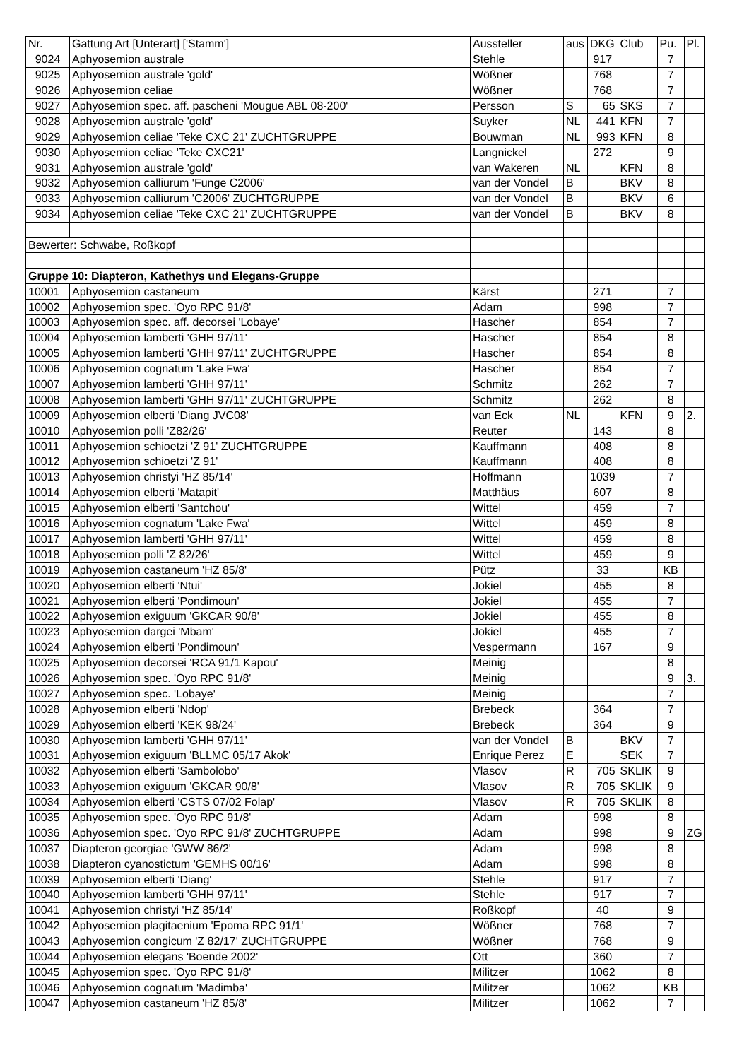| Nr. | Gattung Art [Unterart] ['Stamm'] | Aussteller | aus | DKG | Club | Pu. | Pl. |
| --- | --- | --- | --- | --- | --- | --- | --- |
| 9024 | Aphyosemion australe | Stehle | | 917 | | 7 | |
| 9025 | Aphyosemion australe 'gold' | Wößner | | 768 | | 7 | |
| 9026 | Aphyosemion celiae | Wößner | | 768 | | 7 | |
| 9027 | Aphyosemion spec. aff. pascheni 'Mougue ABL 08-200' | Persson | S | 65 | SKS | 7 | |
| 9028 | Aphyosemion australe 'gold' | Suyker | NL | 441 | KFN | 7 | |
| 9029 | Aphyosemion celiae 'Teke CXC 21' ZUCHTGRUPPE | Bouwman | NL | 993 | KFN | 8 | |
| 9030 | Aphyosemion celiae 'Teke CXC21' | Langnickel | | 272 | | 9 | |
| 9031 | Aphyosemion australe 'gold' | van Wakeren | NL | | KFN | 8 | |
| 9032 | Aphyosemion calliurum 'Funge C2006' | van der Vondel | B | | BKV | 8 | |
| 9033 | Aphyosemion calliurum 'C2006' ZUCHTGRUPPE | van der Vondel | B | | BKV | 6 | |
| 9034 | Aphyosemion celiae 'Teke CXC 21' ZUCHTGRUPPE | van der Vondel | B | | BKV | 8 | |
| Bewerter: Schwabe, Roßkopf | | | | | | | |
| Gruppe 10: Diapteron, Kathethys und Elegans-Gruppe | | | | | | | |
| 10001 | Aphyosemion castaneum | Kärst | | 271 | | 7 | |
| 10002 | Aphyosemion spec. 'Oyo RPC 91/8' | Adam | | 998 | | 7 | |
| 10003 | Aphyosemion spec. aff. decorsei 'Lobaye' | Hascher | | 854 | | 7 | |
| 10004 | Aphyosemion lamberti 'GHH 97/11' | Hascher | | 854 | | 8 | |
| 10005 | Aphyosemion lamberti 'GHH 97/11' ZUCHTGRUPPE | Hascher | | 854 | | 8 | |
| 10006 | Aphyosemion cognatum 'Lake Fwa' | Hascher | | 854 | | 7 | |
| 10007 | Aphyosemion lamberti 'GHH 97/11' | Schmitz | | 262 | | 7 | |
| 10008 | Aphyosemion lamberti 'GHH 97/11' ZUCHTGRUPPE | Schmitz | | 262 | | 8 | |
| 10009 | Aphyosemion elberti 'Diang JVC08' | van Eck | NL | | KFN | 9 | 2. |
| 10010 | Aphyosemion polli 'Z82/26' | Reuter | | 143 | | 8 | |
| 10011 | Aphyosemion schioetzi 'Z 91' ZUCHTGRUPPE | Kauffmann | | 408 | | 8 | |
| 10012 | Aphyosemion schioetzi 'Z 91' | Kauffmann | | 408 | | 8 | |
| 10013 | Aphyosemion christyi 'HZ 85/14' | Hoffmann | | 1039 | | 7 | |
| 10014 | Aphyosemion elberti 'Matapit' | Matthäus | | 607 | | 8 | |
| 10015 | Aphyosemion elberti 'Santchou' | Wittel | | 459 | | 7 | |
| 10016 | Aphyosemion cognatum 'Lake Fwa' | Wittel | | 459 | | 8 | |
| 10017 | Aphyosemion lamberti 'GHH 97/11' | Wittel | | 459 | | 8 | |
| 10018 | Aphyosemion polli 'Z 82/26' | Wittel | | 459 | | 9 | |
| 10019 | Aphyosemion castaneum 'HZ 85/8' | Pütz | | 33 | | KB | |
| 10020 | Aphyosemion elberti 'Ntui' | Jokiel | | 455 | | 8 | |
| 10021 | Aphyosemion elberti 'Pondimoun' | Jokiel | | 455 | | 7 | |
| 10022 | Aphyosemion exiguum 'GKCAR 90/8' | Jokiel | | 455 | | 8 | |
| 10023 | Aphyosemion dargei 'Mbam' | Jokiel | | 455 | | 7 | |
| 10024 | Aphyosemion elberti 'Pondimoun' | Vespermann | | 167 | | 9 | |
| 10025 | Aphyosemion decorsei 'RCA 91/1 Kapou' | Meinig | | | | 8 | |
| 10026 | Aphyosemion spec. 'Oyo RPC 91/8' | Meinig | | | | 9 | 3. |
| 10027 | Aphyosemion spec. 'Lobaye' | Meinig | | | | 7 | |
| 10028 | Aphyosemion elberti 'Ndop' | Brebeck | | 364 | | 7 | |
| 10029 | Aphyosemion elberti 'KEK 98/24' | Brebeck | | 364 | | 9 | |
| 10030 | Aphyosemion lamberti 'GHH 97/11' | van der Vondel | B | | BKV | 7 | |
| 10031 | Aphyosemion exiguum 'BLLMC 05/17 Akok' | Enrique Perez | E | | SEK | 7 | |
| 10032 | Aphyosemion elberti 'Sambolobo' | Vlasov | R | 705 | SKLIK | 9 | |
| 10033 | Aphyosemion exiguum 'GKCAR 90/8' | Vlasov | R | 705 | SKLIK | 9 | |
| 10034 | Aphyosemion elberti 'CSTS 07/02 Folap' | Vlasov | R | 705 | SKLIK | 8 | |
| 10035 | Aphyosemion spec. 'Oyo RPC 91/8' | Adam | | 998 | | 8 | |
| 10036 | Aphyosemion spec. 'Oyo RPC 91/8' ZUCHTGRUPPE | Adam | | 998 | | 9 | ZG |
| 10037 | Diapteron georgiae 'GWW 86/2' | Adam | | 998 | | 8 | |
| 10038 | Diapteron cyanostictum 'GEMHS 00/16' | Adam | | 998 | | 8 | |
| 10039 | Aphyosemion elberti 'Diang' | Stehle | | 917 | | 7 | |
| 10040 | Aphyosemion lamberti 'GHH 97/11' | Stehle | | 917 | | 7 | |
| 10041 | Aphyosemion christyi 'HZ 85/14' | Roßkopf | | 40 | | 9 | |
| 10042 | Aphyosemion plagitaenium 'Epoma RPC 91/1' | Wößner | | 768 | | 7 | |
| 10043 | Aphyosemion congicum 'Z 82/17' ZUCHTGRUPPE | Wößner | | 768 | | 9 | |
| 10044 | Aphyosemion elegans 'Boende 2002' | Ott | | 360 | | 7 | |
| 10045 | Aphyosemion spec. 'Oyo RPC 91/8' | Militzer | | 1062 | | 8 | |
| 10046 | Aphyosemion cognatum 'Madimba' | Militzer | | 1062 | | KB | |
| 10047 | Aphyosemion castaneum 'HZ 85/8' | Militzer | | 1062 | | 7 | |